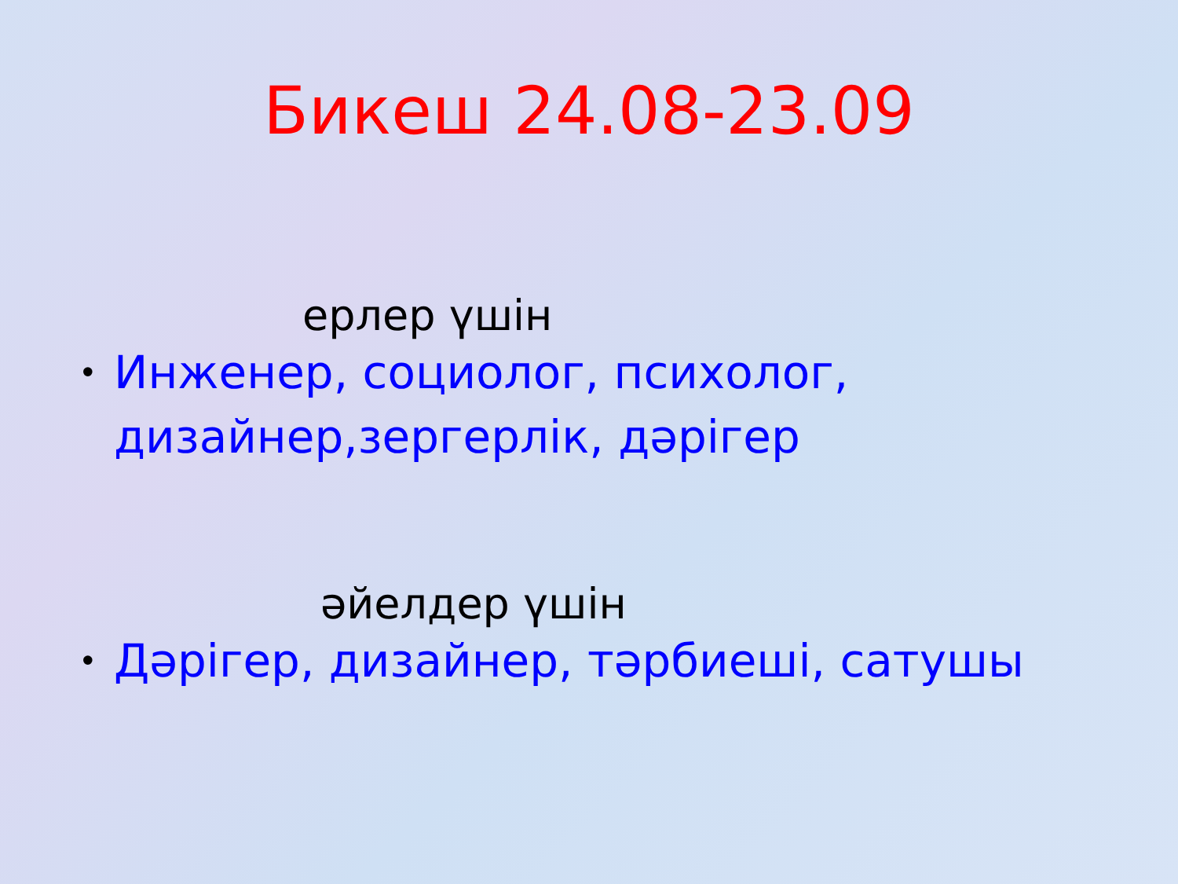Бикеш 24.08-23.09
ерлер үшін
• Инженер, социолог, психолог, дизайнер,зергерлік, дәрігер
әйелдер үшін
• Дәрігер, дизайнер, тәрбиеші, сатушы